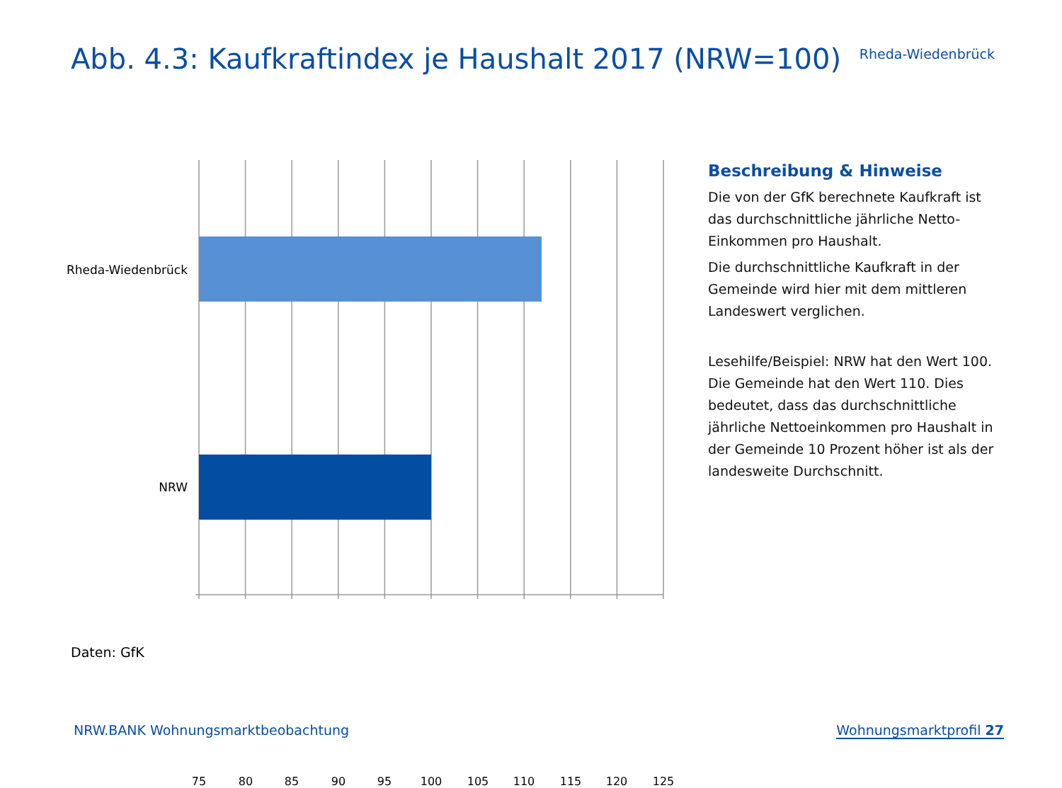Abb. 4.3: Kaufkraftindex je Haushalt 2017 (NRW=100)
Rheda-Wiedenbrück
Rheda-Wiedenbrück
NRW
75 80 85 90 95 100 105 110 115 120 125
Beschreibung & Hinweise
Die von der GfK berechnete Kaufkraft ist das durchschnittliche jährliche Netto-Einkommen pro Haushalt.
Die durchschnittliche Kaufkraft in der Gemeinde wird hier mit dem mittleren Landeswert verglichen.
Lesehilfe/Beispiel: NRW hat den Wert 100. Die Gemeinde hat den Wert 110. Dies bedeutet, dass das durchschnittliche jährliche Nettoeinkommen pro Haushalt in der Gemeinde 10 Prozent höher ist als der landesweite Durchschnitt.
Daten: GfK
NRW.BANK Wohnungsmarktbeobachtung
Wohnungsmarktprofil 27